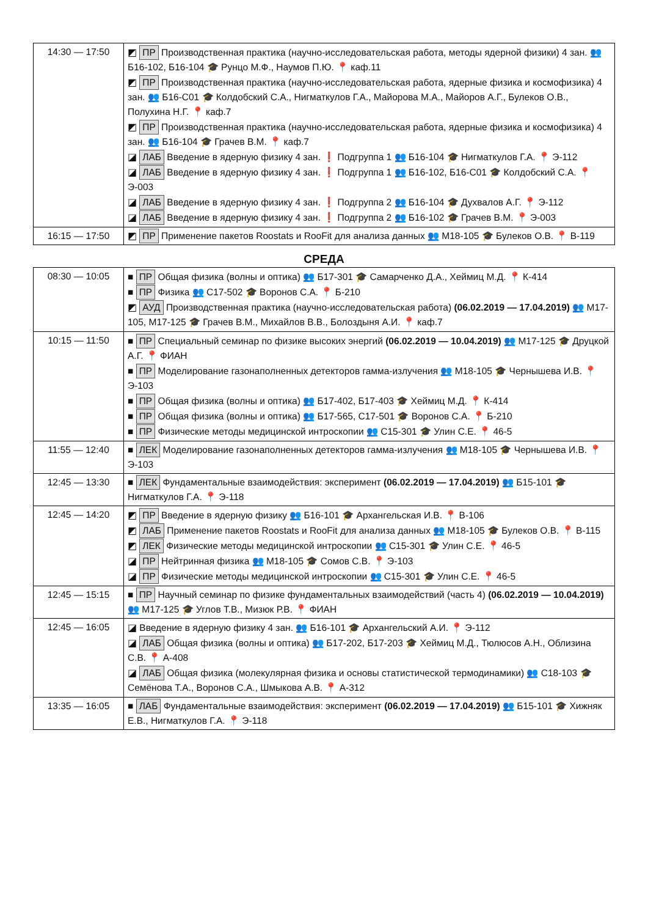| 14:30 — 17:50 | ◩ ПР Производственная практика (научно-исследовательская работа, методы ядерной физики) 4 зан. 👥 Б16-102, Б16-104 🎓 Рунцо М.Ф., Наумов П.Ю. 📍 каф.11 ◩ ПР Производственная практика (научно-исследовательская работа, ядерные физика и космофизика) 4 зан. 👥 Б16-С01 🎓 Колдобский С.А., Нигматкулов Г.А., Майорова М.А., Майоров А.Г., Булеков О.В., Полухина Н.Г. 📍 каф.7 ◩ ПР Производственная практика (научно-исследовательская работа, ядерные физика и космофизика) 4 зан. 👥 Б16-104 🎓 Грачев В.М. 📍 каф.7 ◪ ЛАБ Введение в ядерную физику 4 зан. ❗ Подгруппа 1 👥 Б16-104 🎓 Нигматкулов Г.А. 📍 Э-112 ◪ ЛАБ Введение в ядерную физику 4 зан. ❗ Подгруппа 1 👥 Б16-102, Б16-С01 🎓 Колдобский С.А. 📍 Э-003 ◪ ЛАБ Введение в ядерную физику 4 зан. ❗ Подгруппа 2 👥 Б16-104 🎓 Духвалов А.Г. 📍 Э-112 ◪ ЛАБ Введение в ядерную физику 4 зан. ❗ Подгруппа 2 👥 Б16-102 🎓 Грачев В.М. 📍 Э-003 |
| 16:15 — 17:50 | ◩ ПР Применение пакетов Roostats и RooFit для анализа данных 👥 М18-105 🎓 Булеков О.В. 📍 В-119 |
СРЕДА
| 08:30 — 10:05 | ■ ПР Общая физика (волны и оптика) 👥 Б17-301 🎓 Самарченко Д.А., Хеймиц М.Д. 📍 К-414 ■ ПР Физика 👥 С17-502 🎓 Воронов С.А. 📍 Б-210 ◩ АУД Производственная практика (научно-исследовательская работа) (06.02.2019 — 17.04.2019) 👥 М17-105, М17-125 🎓 Грачев В.М., Михайлов В.В., Болоздыня А.И. 📍 каф.7 |
| 10:15 — 11:50 | ■ ПР Специальный семинар по физике высоких энергий (06.02.2019 — 10.04.2019) 👥 М17-125 🎓 Друцкой А.Г. 📍 ФИАН ■ ПР Моделирование газонаполненных детекторов гамма-излучения 👥 М18-105 🎓 Чернышева И.В. 📍 Э-103 ■ ПР Общая физика (волны и оптика) 👥 Б17-402, Б17-403 🎓 Хеймиц М.Д. 📍 К-414 ■ ПР Общая физика (волны и оптика) 👥 Б17-565, С17-501 🎓 Воронов С.А. 📍 Б-210 ■ ПР Физические методы медицинской интроскопии 👥 С15-301 🎓 Улин С.Е. 📍 46-5 |
| 11:55 — 12:40 | ■ ЛЕК Моделирование газонаполненных детекторов гамма-излучения 👥 М18-105 🎓 Чернышева И.В. 📍 Э-103 |
| 12:45 — 13:30 | ■ ЛЕК Фундаментальные взаимодействия: эксперимент (06.02.2019 — 17.04.2019) 👥 Б15-101 🎓 Нигматкулов Г.А. 📍 Э-118 |
| 12:45 — 14:20 | ◩ ПР Введение в ядерную физику 👥 Б16-101 🎓 Архангельская И.В. 📍 В-106 ◩ ЛАБ Применение пакетов Roostats и RooFit для анализа данных 👥 М18-105 🎓 Булеков О.В. 📍 В-115 ◩ ЛЕК Физические методы медицинской интроскопии 👥 С15-301 🎓 Улин С.Е. 📍 46-5 ◪ ПР Нейтринная физика 👥 М18-105 🎓 Сомов С.В. 📍 Э-103 ◪ ПР Физические методы медицинской интроскопии 👥 С15-301 🎓 Улин С.Е. 📍 46-5 |
| 12:45 — 15:15 | ■ ПР Научный семинар по физике фундаментальных взаимодействий (часть 4) (06.02.2019 — 10.04.2019) 👥 М17-125 🎓 Углов Т.В., Мизюк Р.В. 📍 ФИАН |
| 12:45 — 16:05 | ◪ Введение в ядерную физику 4 зан. 👥 Б16-101 🎓 Архангельский А.И. 📍 Э-112 ◪ ЛАБ Общая физика (волны и оптика) 👥 Б17-202, Б17-203 🎓 Хеймиц М.Д., Тюлюсов А.Н., Облизина С.В. 📍 А-408 ◪ ЛАБ Общая физика (молекулярная физика и основы статистической термодинамики) 👥 С18-103 🎓 Семёнова Т.А., Воронов С.А., Шмыкова А.В. 📍 А-312 |
| 13:35 — 16:05 | ■ ЛАБ Фундаментальные взаимодействия: эксперимент (06.02.2019 — 17.04.2019) 👥 Б15-101 🎓 Хижняк Е.В., Нигматкулов Г.А. 📍 Э-118 |